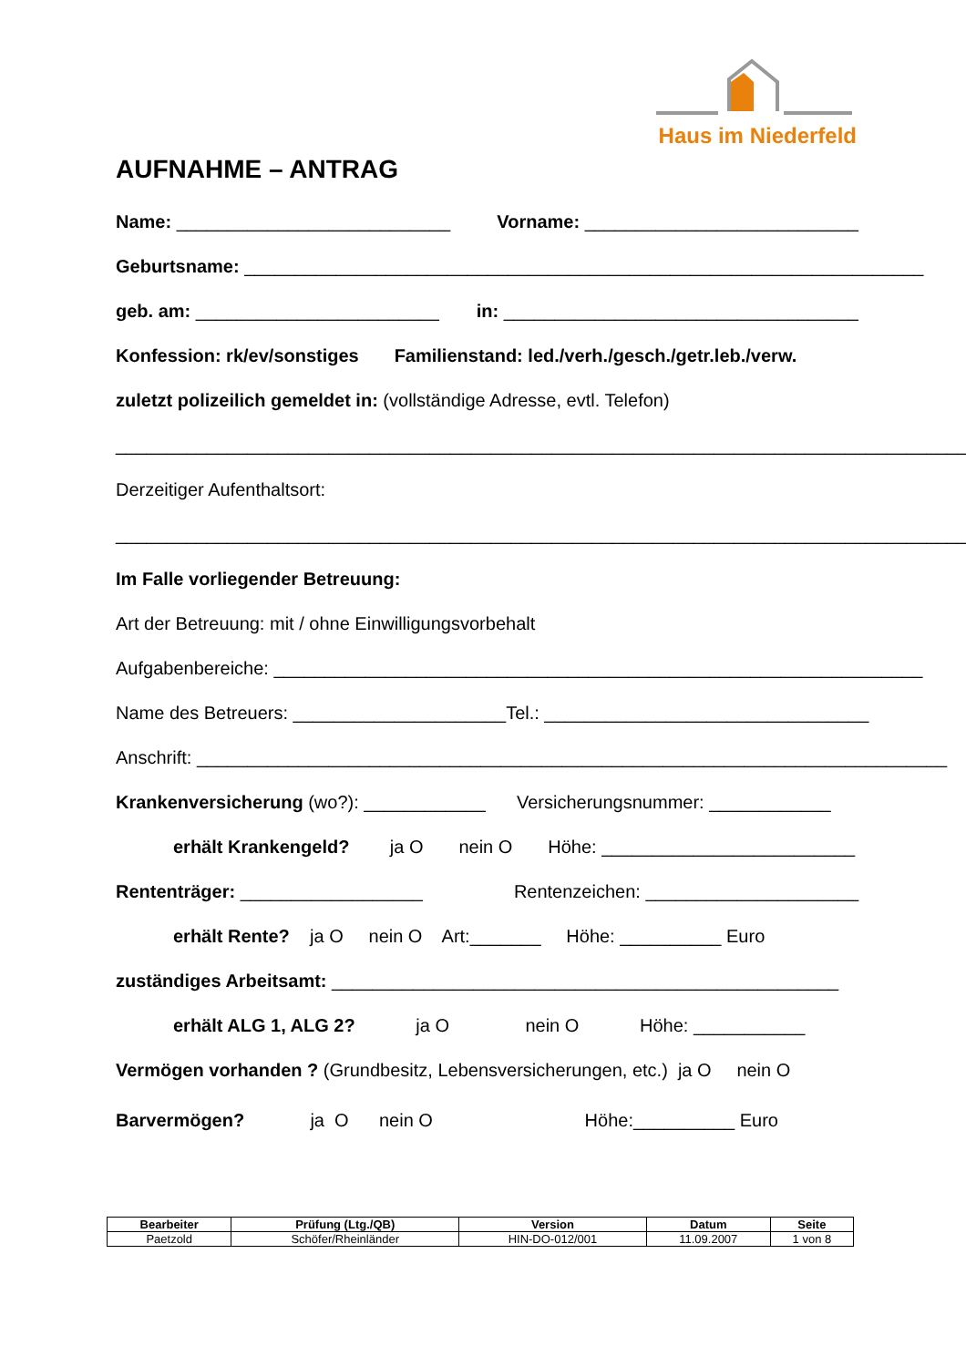Haus im Niederfeld
AUFNAHME – ANTRAG
Name: ___________________________ Vorname: ___________________________
Geburtsname: ___________________________________________________________________
geb. am: ________________________ in: ___________________________________
Konfession: rk/ev/sonstiges Familienstand: led./verh./gesch./getr.leb./verw.
zuletzt polizeilich gemeldet in: (vollständige Adresse, evtl. Telefon)
_____________________________________________________________________________________
Derzeitiger Aufenthaltsort:
_____________________________________________________________________________________
Im Falle vorliegender Betreuung:
Art der Betreuung: mit / ohne Einwilligungsvorbehalt
Aufgabenbereiche: ________________________________________________________________
Name des Betreuers: _____________________ Tel.: ________________________________
Anschrift: __________________________________________________________________________
Krankenversicherung (wo?): ____________ Versicherungsnummer: ____________
erhält Krankengeld? ja O nein O Höhe: _________________________
Rententräger: __________________ Rentenzeichen: _____________________
erhält Rente? ja O nein O Art:_______ Höhe: __________ Euro
zuständiges Arbeitsamt: __________________________________________________
erhält ALG 1, ALG 2? ja O nein O Höhe: ___________
Vermögen vorhanden ? (Grundbesitz, Lebensversicherungen, etc.) ja O nein O
Barvermögen? ja O nein O Höhe:__________ Euro
| Bearbeiter | Prüfung (Ltg./QB) | Version | Datum | Seite |
| --- | --- | --- | --- | --- |
| Paetzold | Schöfer/Rheinländer | HIN-DO-012/001 | 11.09.2007 | 1 von 8 |